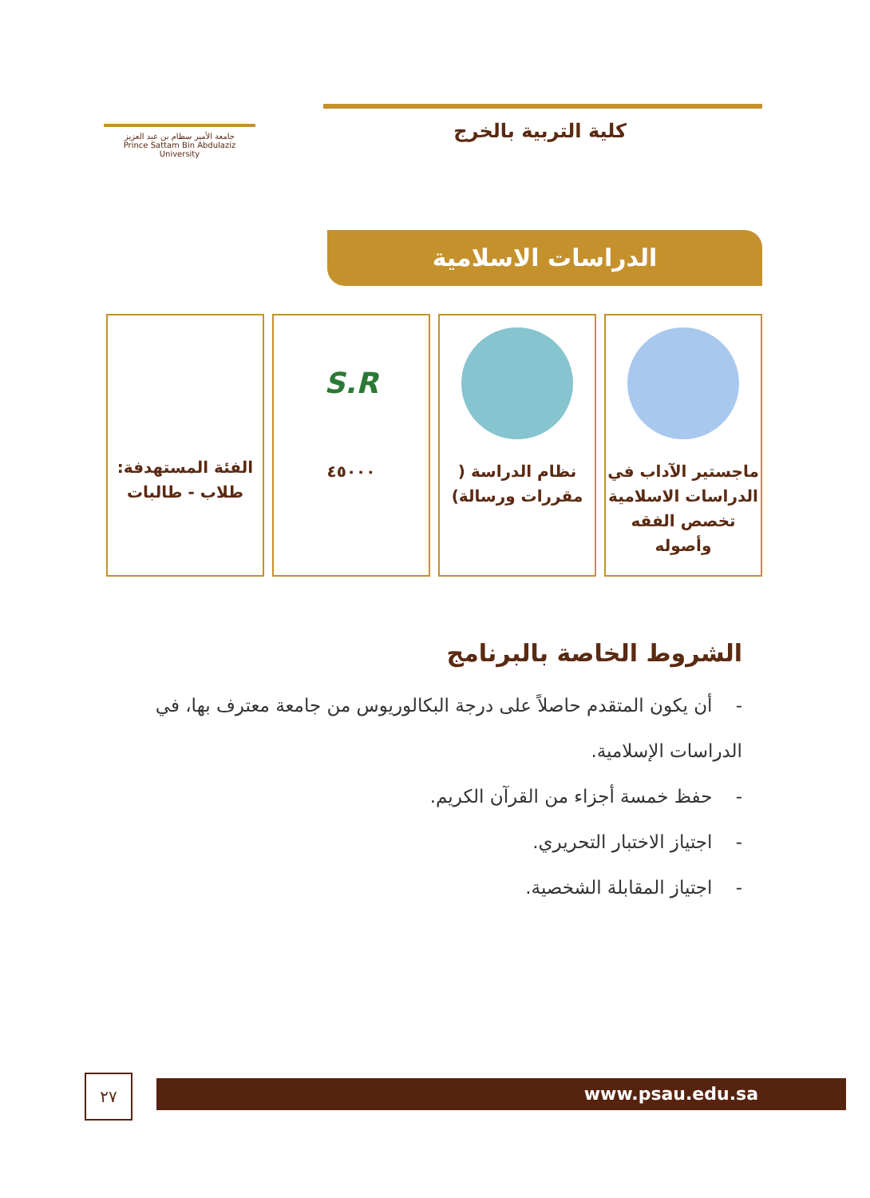جامعة الأمير سطام بن عبد العزيز
Prince Sattam Bin Abdulaziz University
كلية التربية بالخرج
الدراسات الاسلامية
ماجستير الآداب في الدراسات الاسلامية تخصص الفقه وأصوله
نظام الدراسة ( مقررات ورسالة)
S.R
٤٥٠٠٠
الفئة المستهدفة: طلاب - طالبات
الشروط الخاصة بالبرنامج
- أن يكون المتقدم حاصلاً على درجة البكالوريوس من جامعة معترف بها، في الدراسات الإسلامية.
- حفظ خمسة أجزاء من القرآن الكريم.
- اجتياز الاختبار التحريري.
- اجتياز المقابلة الشخصية.
٢٧ www.psau.edu.sa